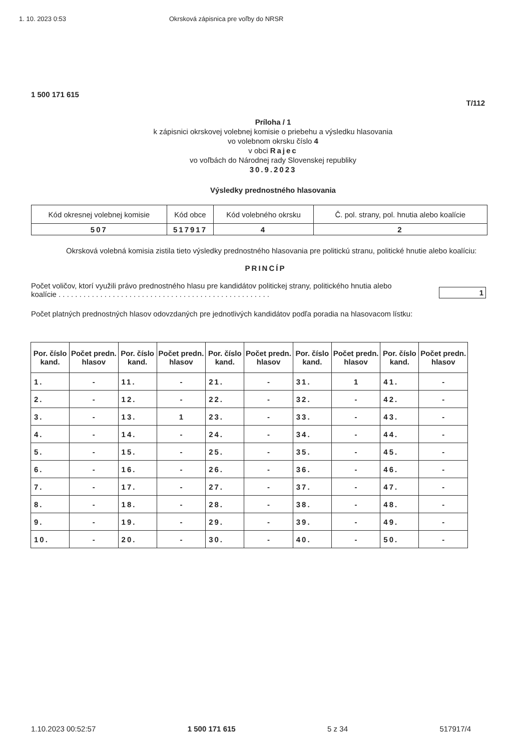1. 10. 2023 0:53 Okrsková zápisnica pre voľby do NRSR
1 500 171 615
T/112
Príloha / 1
k zápisnici okrskovej volebnej komisie o priebehu a výsledku hlasovania
vo volebnom okrsku číslo 4
v obci Rajec
vo voľbách do Národnej rady Slovenskej republiky
30.9.2023
Výsledky prednostného hlasovania
| Kód okresnej volebnej komisie | Kód obce | Kód volebného okrsku | Č. pol. strany, pol. hnutia alebo koalície |
| 507 | 517917 | 4 | 2 |
Okrsková volebná komisia zistila tieto výsledky prednostného hlasovania pre politickú stranu, politické hnutie alebo koalíciu:
PRINCÍP
Počet voličov, ktorí využili právo prednostného hlasu pre kandidátov politickej strany, politického hnutia alebo koalície . . . . . . . . . . . . . . . . . . . . . . . . . . . . . . . . . . . . . . . . . . . . . . . . . . .
1
Počet platných prednostných hlasov odovzdaných pre jednotlivých kandidátov podľa poradia na hlasovacom lístku:
| Por. číslo kand. | Počet predn. hlasov | Por. číslo kand. | Počet predn. hlasov | Por. číslo kand. | Počet predn. hlasov | Por. číslo kand. | Počet predn. hlasov | Por. číslo kand. | Počet predn. hlasov |
| --- | --- | --- | --- | --- | --- | --- | --- | --- | --- |
| 1. | - | 11. | - | 21. | - | 31. | 1 | 41. | - |
| 2. | - | 12. | - | 22. | - | 32. | - | 42. | - |
| 3. | - | 13. | 1 | 23. | - | 33. | - | 43. | - |
| 4. | - | 14. | - | 24. | - | 34. | - | 44. | - |
| 5. | - | 15. | - | 25. | - | 35. | - | 45. | - |
| 6. | - | 16. | - | 26. | - | 36. | - | 46. | - |
| 7. | - | 17. | - | 27. | - | 37. | - | 47. | - |
| 8. | - | 18. | - | 28. | - | 38. | - | 48. | - |
| 9. | - | 19. | - | 29. | - | 39. | - | 49. | - |
| 10. | - | 20. | - | 30. | - | 40. | - | 50. | - |
1.10.2023 00:52:57 1 500 171 615 5 z 34 517917/4